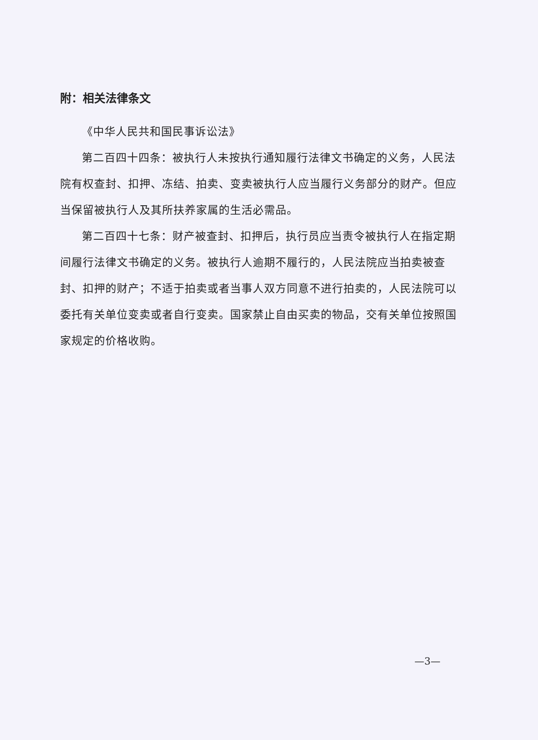附：相关法律条文
《中华人民共和国民事诉讼法》
第二百四十四条：被执行人未按执行通知履行法律文书确定的义务，人民法院有权查封、扣押、冻结、拍卖、变卖被执行人应当履行义务部分的财产。但应当保留被执行人及其所扶养家属的生活必需品。
第二百四十七条：财产被查封、扣押后，执行员应当责令被执行人在指定期间履行法律文书确定的义务。被执行人逾期不履行的，人民法院应当拍卖被查封、扣押的财产；不适于拍卖或者当事人双方同意不进行拍卖的，人民法院可以委托有关单位变卖或者自行变卖。国家禁止自由买卖的物品，交有关单位按照国家规定的价格收购。
—3—